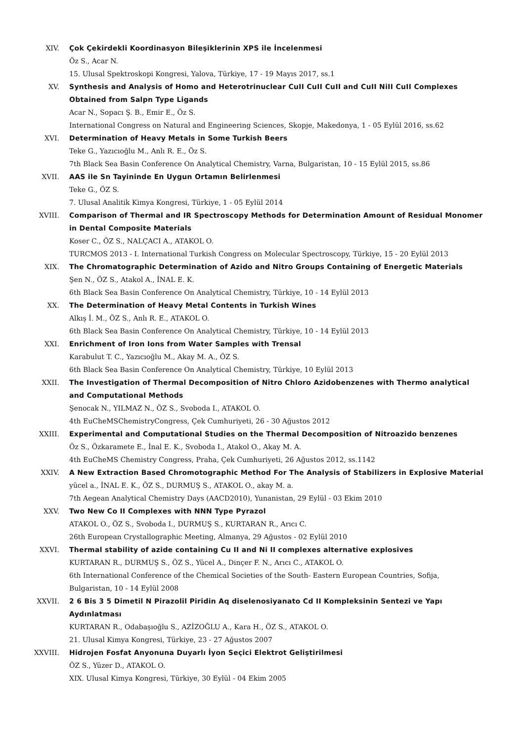XIV. Çok Çekirdekli Koordinasyon Bileşiklerinin XPS ile İncelenmesi
Öz S., Acar N.
15. Ulusal Spektroskopi Kongresi, Yalova, Türkiye, 17 - 19 Mayıs 2017, ss.1
XV. Synthesis and Analysis of Homo and Heterotrinuclear CuII CuII CuII and CuII NiII CuII Complexes Obtained from Salpn Type Ligands
Acar N., Sopacı Ş. B., Emir E., Öz S.
International Congress on Natural and Engineering Sciences, Skopje, Makedonya, 1 - 05 Eylül 2016, ss.62
XVI. Determination of Heavy Metals in Some Turkish Beers
Teke G., Yazıcıoğlu M., Anlı R. E., Öz S.
7th Black Sea Basin Conference On Analytical Chemistry, Varna, Bulgaristan, 10 - 15 Eylül 2015, ss.86
XVII. AAS ile Sn Tayininde En Uygun Ortamın Belirlenmesi
Teke G., ÖZ S.
7. Ulusal Analitik Kimya Kongresi, Türkiye, 1 - 05 Eylül 2014
XVIII. Comparison of Thermal and IR Spectroscopy Methods for Determination Amount of Residual Monomer in Dental Composite Materials
Koser C., ÖZ S., NALÇACI A., ATAKOL O.
TURCMOS 2013 - I. International Turkish Congress on Molecular Spectroscopy, Türkiye, 15 - 20 Eylül 2013
XIX. The Chromatographic Determination of Azido and Nitro Groups Containing of Energetic Materials
Şen N., ÖZ S., Atakol A., İNAL E. K.
6th Black Sea Basin Conference On Analytical Chemistry, Türkiye, 10 - 14 Eylül 2013
XX. The Determination of Heavy Metal Contents in Turkish Wines
Alkış İ. M., ÖZ S., Anlı R. E., ATAKOL O.
6th Black Sea Basin Conference On Analytical Chemistry, Türkiye, 10 - 14 Eylül 2013
XXI. Enrichment of Iron Ions from Water Samples with Trensal
Karabulut T. C., Yazıcıoğlu M., Akay M. A., ÖZ S.
6th Black Sea Basin Conference On Analytical Chemistry, Türkiye, 10 Eylül 2013
XXII. The Investigation of Thermal Decomposition of Nitro Chloro Azidobenzenes with Thermo analytical and Computational Methods
Şenocak N., YILMAZ N., ÖZ S., Svoboda I., ATAKOL O.
4th EuCheMSChemistryCongress, Çek Cumhuriyeti, 26 - 30 Ağustos 2012
XXIII. Experimental and Computational Studies on the Thermal Decomposition of Nitroazido benzenes
Öz S., Özkaramete E., İnal E. K., Svoboda I., Atakol O., Akay M. A.
4th EuCheMS Chemistry Congress, Praha, Çek Cumhuriyeti, 26 Ağustos 2012, ss.1142
XXIV. A New Extraction Based Chromotographic Method For The Analysis of Stabilizers in Explosive Material
yücel a., İNAL E. K., ÖZ S., DURMUŞ S., ATAKOL O., akay M. a.
7th Aegean Analytical Chemistry Days (AACD2010), Yunanistan, 29 Eylül - 03 Ekim 2010
XXV. Two New Co II Complexes with NNN Type Pyrazol
ATAKOL O., ÖZ S., Svoboda I., DURMUŞ S., KURTARAN R., Arıcı C.
26th European Crystallographic Meeting, Almanya, 29 Ağustos - 02 Eylül 2010
XXVI. Thermal stability of azide containing Cu II and Ni II complexes alternative explosives
KURTARAN R., DURMUŞ S., ÖZ S., Yücel A., Dinçer F. N., Arıcı C., ATAKOL O.
6th International Conference of the Chemical Societies of the South- Eastern European Countries, Sofija, Bulgaristan, 10 - 14 Eylül 2008
XXVII. 2 6 Bis 3 5 Dimetil N Pirazolil Piridin Aq diselenosiyanato Cd II Kompleksinin Sentezi ve Yapı Aydınlatması
KURTARAN R., Odabaşıoğlu S., AZİZOĞLU A., Kara H., ÖZ S., ATAKOL O.
21. Ulusal Kimya Kongresi, Türkiye, 23 - 27 Ağustos 2007
XXVIII. Hidrojen Fosfat Anyonuna Duyarlı İyon Seçici Elektrot Geliştirilmesi
ÖZ S., Yüzer D., ATAKOL O.
XIX. Ulusal Kimya Kongresi, Türkiye, 30 Eylül - 04 Ekim 2005